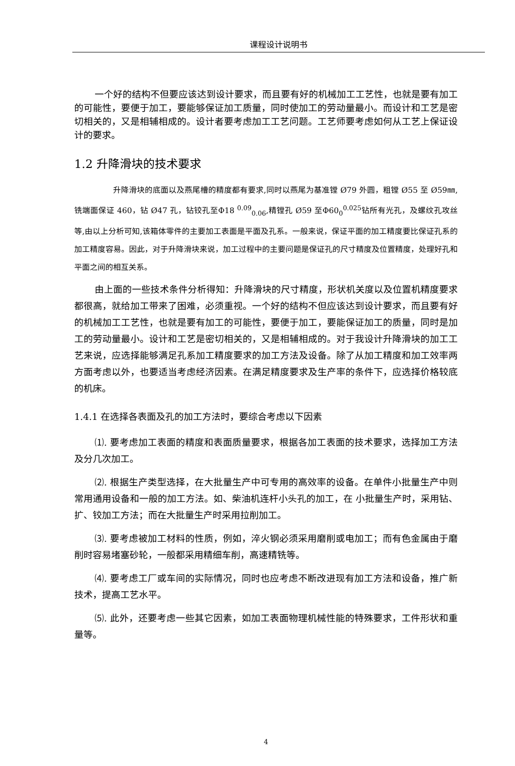课程设计说明书
一个好的结构不但要应该达到设计要求，而且要有好的机械加工工艺性，也就是要有加工的可能性，要便于加工，要能够保证加工质量，同时使加工的劳动量最小。而设计和工艺是密切相关的，又是相辅相成的。设计者要考虑加工工艺问题。工艺师要考虑如何从工艺上保证设计的要求。
1.2 升降滑块的技术要求
升降滑块的底面以及燕尾槽的精度都有要求,同时以燕尾为基准镗 Ø79 外圆，粗镗 Ø55 至 Ø59㎜, 铣端面保证 460，钻 Ø47 孔，钻铰孔至Φ18 <sup>0.09</sup><sub>0.06</sub>,精镗孔 Ø59 至Φ60<sub>0</sub><sup>0.025</sup>钻所有光孔，及螺纹孔攻丝等,由以上分析可知,该箱体零件的主要加工表面是平面及孔系。一般来说，保证平面的加工精度要比保证孔系的加工精度容易。因此，对于升降滑块来说，加工过程中的主要问题是保证孔的尺寸精度及位置精度，处理好孔和平面之间的相互关系。
由上面的一些技术条件分析得知：升降滑块的尺寸精度，形状机关度以及位置机精度要求都很高，就给加工带来了困难，必须重视。一个好的结构不但应该达到设计要求，而且要有好的机械加工工艺性，也就是要有加工的可能性，要便于加工，要能保证加工的质量，同时是加工的劳动量最小。设计和工艺是密切相关的，又是相辅相成的。对于我设计升降滑块的加工工艺来说，应选择能够满足孔系加工精度要求的加工方法及设备。除了从加工精度和加工效率两方面考虑以外，也要适当考虑经济因素。在满足精度要求及生产率的条件下，应选择价格较底的机床。
1.4.1 在选择各表面及孔的加工方法时，要综合考虑以下因素
⑴. 要考虑加工表面的精度和表面质量要求，根据各加工表面的技术要求，选择加工方法及分几次加工。
⑵. 根据生产类型选择，在大批量生产中可专用的高效率的设备。在单件小批量生产中则常用通用设备和一般的加工方法。如、柴油机连杆小头孔的加工，在 小批量生产时，采用钻、扩、铰加工方法；而在大批量生产时采用拉削加工。
⑶. 要考虑被加工材料的性质，例如，淬火钢必须采用磨削或电加工；而有色金属由于磨削时容易堵塞砂轮，一般都采用精细车削，高速精铣等。
⑷. 要考虑工厂或车间的实际情况，同时也应考虑不断改进现有加工方法和设备，推广新技术，提高工艺水平。
⑸. 此外，还要考虑一些其它因素，如加工表面物理机械性能的特殊要求，工件形状和重量等。
4